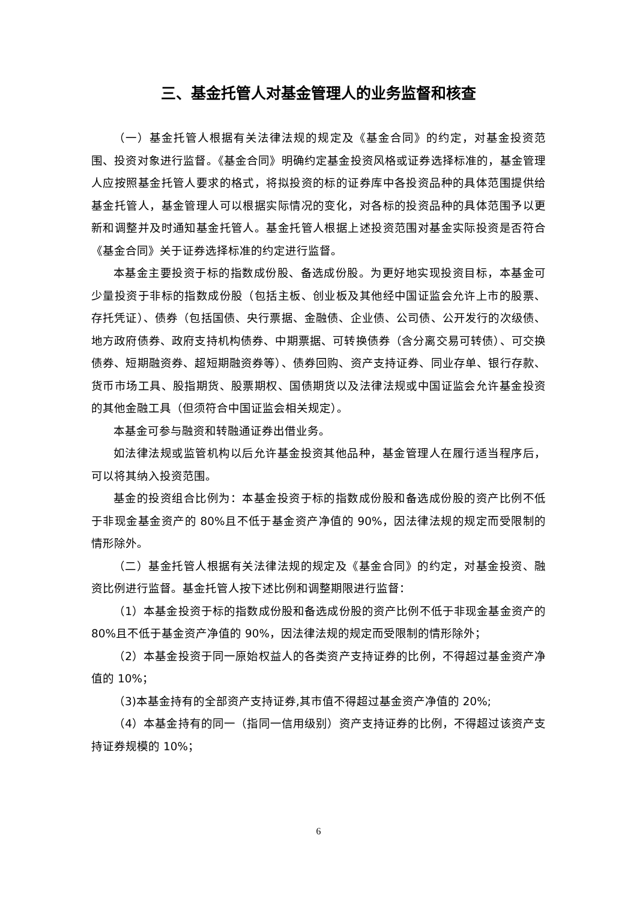三、基金托管人对基金管理人的业务监督和核查
（一）基金托管人根据有关法律法规的规定及《基金合同》的约定，对基金投资范围、投资对象进行监督。《基金合同》明确约定基金投资风格或证券选择标准的，基金管理人应按照基金托管人要求的格式，将拟投资的标的证券库中各投资品种的具体范围提供给基金托管人，基金管理人可以根据实际情况的变化，对各标的投资品种的具体范围予以更新和调整并及时通知基金托管人。基金托管人根据上述投资范围对基金实际投资是否符合《基金合同》关于证券选择标准的约定进行监督。
本基金主要投资于标的指数成份股、备选成份股。为更好地实现投资目标，本基金可少量投资于非标的指数成份股（包括主板、创业板及其他经中国证监会允许上市的股票、存托凭证）、债券（包括国债、央行票据、金融债、企业债、公司债、公开发行的次级债、地方政府债券、政府支持机构债券、中期票据、可转换债券（含分离交易可转债）、可交换债券、短期融资券、超短期融资券等）、债券回购、资产支持证券、同业存单、银行存款、货币市场工具、股指期货、股票期权、国债期货以及法律法规或中国证监会允许基金投资的其他金融工具（但须符合中国证监会相关规定）。
本基金可参与融资和转融通证券出借业务。
如法律法规或监管机构以后允许基金投资其他品种，基金管理人在履行适当程序后，可以将其纳入投资范围。
基金的投资组合比例为：本基金投资于标的指数成份股和备选成份股的资产比例不低于非现金基金资产的 80%且不低于基金资产净值的 90%，因法律法规的规定而受限制的情形除外。
（二）基金托管人根据有关法律法规的规定及《基金合同》的约定，对基金投资、融资比例进行监督。基金托管人按下述比例和调整期限进行监督：
（1）本基金投资于标的指数成份股和备选成份股的资产比例不低于非现金基金资产的 80%且不低于基金资产净值的 90%，因法律法规的规定而受限制的情形除外；
（2）本基金投资于同一原始权益人的各类资产支持证券的比例，不得超过基金资产净值的 10%；
（3)本基金持有的全部资产支持证券,其市值不得超过基金资产净值的 20%;
（4）本基金持有的同一（指同一信用级别）资产支持证券的比例，不得超过该资产支持证券规模的 10%；
6